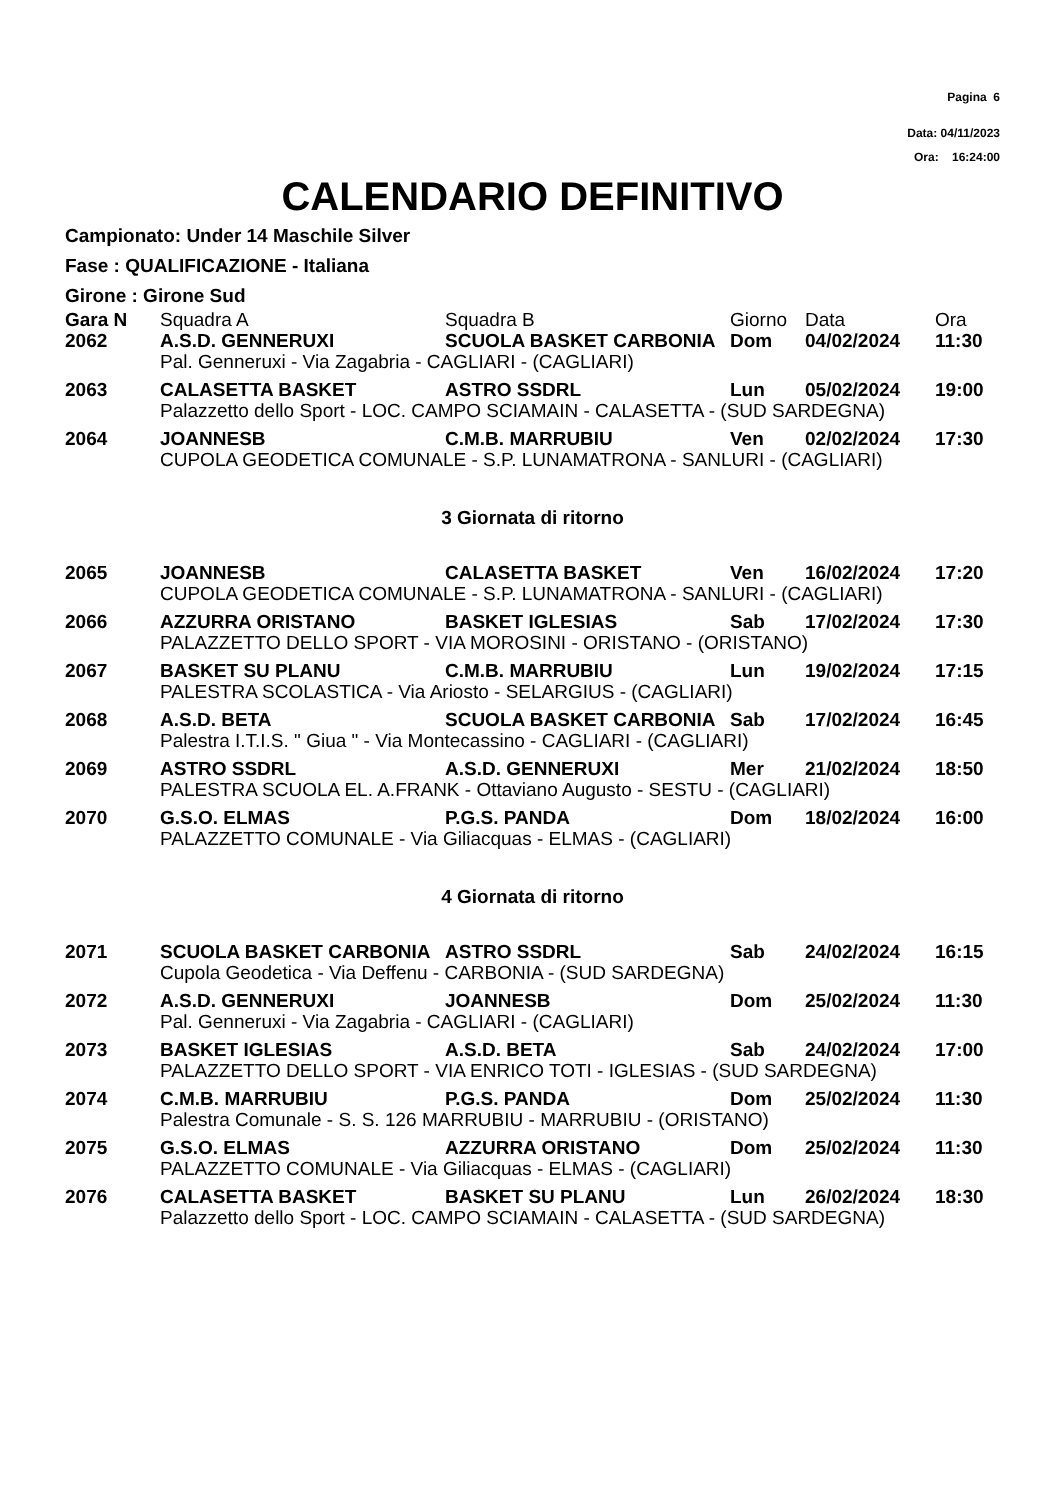Pagina 6
Data: 04/11/2023
Ora: 16:24:00
CALENDARIO DEFINITIVO
Campionato: Under 14 Maschile Silver
Fase : QUALIFICAZIONE - Italiana
Girone : Girone Sud
| Gara N | Squadra A | Squadra B | Giorno | Data | Ora |
| --- | --- | --- | --- | --- | --- |
| 2062 | A.S.D. GENNERUXI | SCUOLA BASKET CARBONIA | Dom | 04/02/2024 | 11:30 |
| | Pal. Genneruxi - Via Zagabria - CAGLIARI - (CAGLIARI) | | | | |
| 2063 | CALASETTA BASKET | ASTRO SSDRL | Lun | 05/02/2024 | 19:00 |
| | Palazzetto dello Sport - LOC. CAMPO SCIAMAIN - CALASETTA - (SUD SARDEGNA) | | | | |
| 2064 | JOANNESB | C.M.B. MARRUBIU | Ven | 02/02/2024 | 17:30 |
| | CUPOLA GEODETICA COMUNALE - S.P. LUNAMATRONA - SANLURI - (CAGLIARI) | | | | |
| 3 Giornata di ritorno | | | | | |
| 2065 | JOANNESB | CALASETTA BASKET | Ven | 16/02/2024 | 17:20 |
| | CUPOLA GEODETICA COMUNALE - S.P. LUNAMATRONA - SANLURI - (CAGLIARI) | | | | |
| 2066 | AZZURRA ORISTANO | BASKET IGLESIAS | Sab | 17/02/2024 | 17:30 |
| | PALAZZETTO DELLO SPORT - VIA MOROSINI - ORISTANO - (ORISTANO) | | | | |
| 2067 | BASKET SU PLANU | C.M.B. MARRUBIU | Lun | 19/02/2024 | 17:15 |
| | PALESTRA SCOLASTICA - Via Ariosto - SELARGIUS - (CAGLIARI) | | | | |
| 2068 | A.S.D. BETA | SCUOLA BASKET CARBONIA | Sab | 17/02/2024 | 16:45 |
| | Palestra I.T.I.S. " Giua " - Via Montecassino - CAGLIARI - (CAGLIARI) | | | | |
| 2069 | ASTRO SSDRL | A.S.D. GENNERUXI | Mer | 21/02/2024 | 18:50 |
| | PALESTRA SCUOLA EL. A.FRANK - Ottaviano Augusto - SESTU - (CAGLIARI) | | | | |
| 2070 | G.S.O. ELMAS | P.G.S. PANDA | Dom | 18/02/2024 | 16:00 |
| | PALAZZETTO COMUNALE - Via Giliacquas - ELMAS - (CAGLIARI) | | | | |
| 4 Giornata di ritorno | | | | | |
| 2071 | SCUOLA BASKET CARBONIA | ASTRO SSDRL | Sab | 24/02/2024 | 16:15 |
| | Cupola Geodetica - Via Deffenu - CARBONIA - (SUD SARDEGNA) | | | | |
| 2072 | A.S.D. GENNERUXI | JOANNESB | Dom | 25/02/2024 | 11:30 |
| | Pal. Genneruxi - Via Zagabria - CAGLIARI - (CAGLIARI) | | | | |
| 2073 | BASKET IGLESIAS | A.S.D. BETA | Sab | 24/02/2024 | 17:00 |
| | PALAZZETTO DELLO SPORT - VIA ENRICO TOTI - IGLESIAS - (SUD SARDEGNA) | | | | |
| 2074 | C.M.B. MARRUBIU | P.G.S. PANDA | Dom | 25/02/2024 | 11:30 |
| | Palestra Comunale - S. S. 126 MARRUBIU - MARRUBIU - (ORISTANO) | | | | |
| 2075 | G.S.O. ELMAS | AZZURRA ORISTANO | Dom | 25/02/2024 | 11:30 |
| | PALAZZETTO COMUNALE - Via Giliacquas - ELMAS - (CAGLIARI) | | | | |
| 2076 | CALASETTA BASKET | BASKET SU PLANU | Lun | 26/02/2024 | 18:30 |
| | Palazzetto dello Sport - LOC. CAMPO SCIAMAIN - CALASETTA - (SUD SARDEGNA) | | | | |